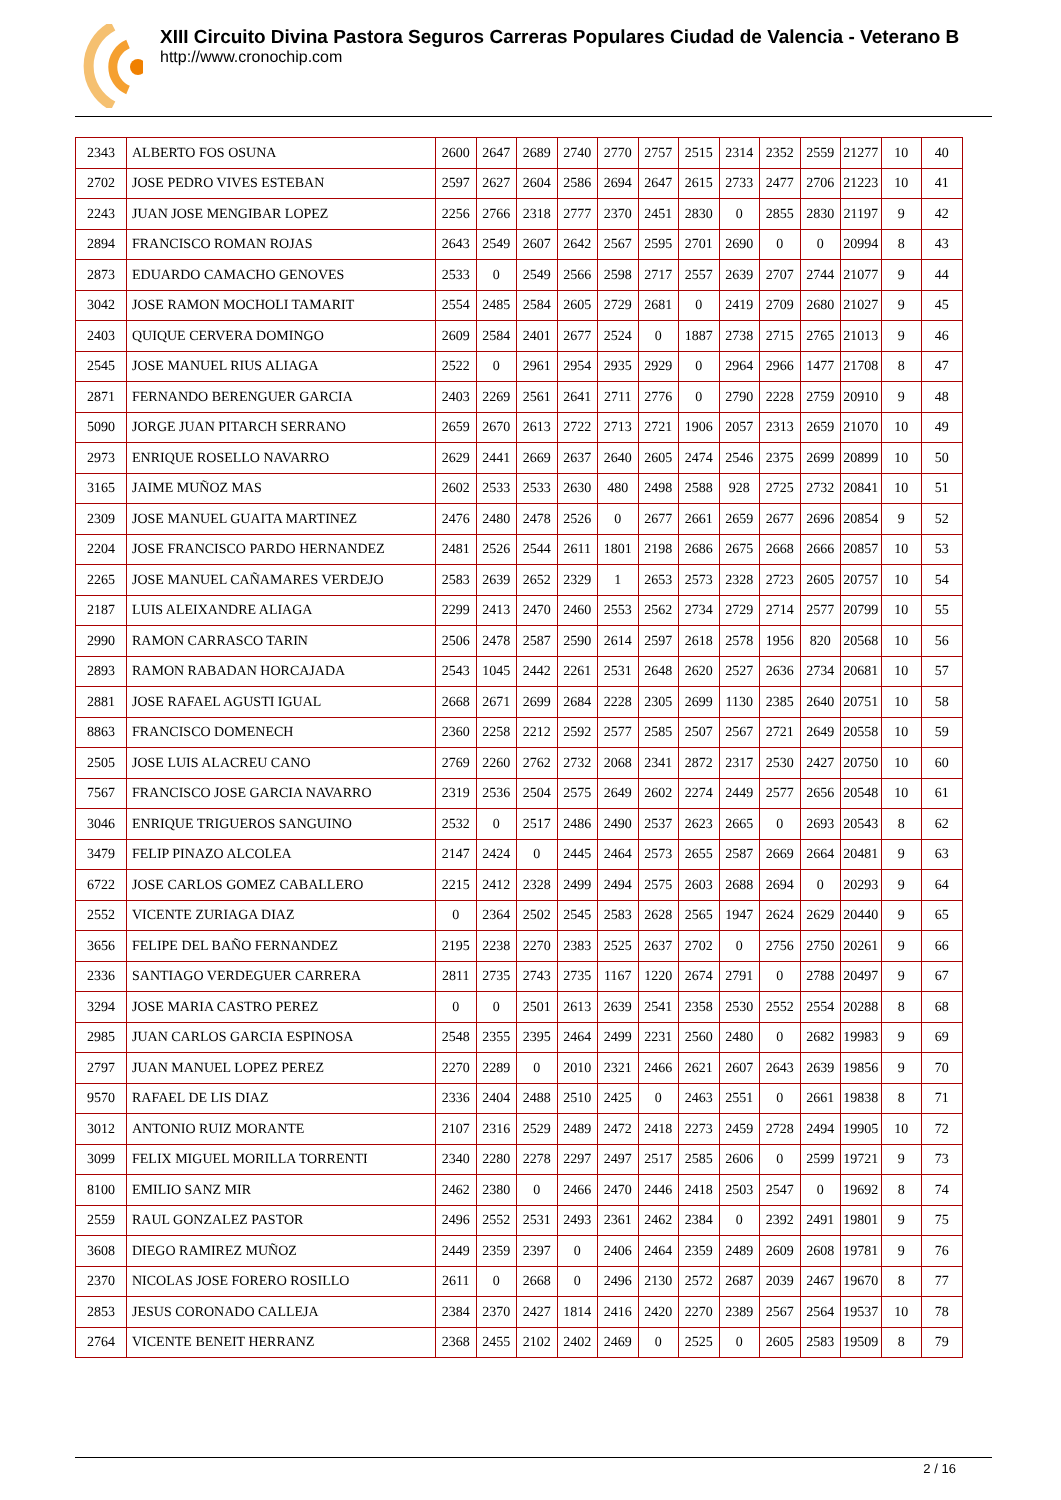XIII Circuito Divina Pastora Seguros Carreras Populares Ciudad de Valencia - Veterano B
http://www.cronochip.com
| 2343 | ALBERTO FOS OSUNA | 2600 | 2647 | 2689 | 2740 | 2770 | 2757 | 2515 | 2314 | 2352 | 2559 | 21277 | 10 | 40 |
| 2702 | JOSE PEDRO VIVES ESTEBAN | 2597 | 2627 | 2604 | 2586 | 2694 | 2647 | 2615 | 2733 | 2477 | 2706 | 21223 | 10 | 41 |
| 2243 | JUAN JOSE MENGIBAR LOPEZ | 2256 | 2766 | 2318 | 2777 | 2370 | 2451 | 2830 | 0 | 2855 | 2830 | 21197 | 9 | 42 |
| 2894 | FRANCISCO ROMAN ROJAS | 2643 | 2549 | 2607 | 2642 | 2567 | 2595 | 2701 | 2690 | 0 | 0 | 20994 | 8 | 43 |
| 2873 | EDUARDO CAMACHO GENOVES | 2533 | 0 | 2549 | 2566 | 2598 | 2717 | 2557 | 2639 | 2707 | 2744 | 21077 | 9 | 44 |
| 3042 | JOSE RAMON MOCHOLI TAMARIT | 2554 | 2485 | 2584 | 2605 | 2729 | 2681 | 0 | 2419 | 2709 | 2680 | 21027 | 9 | 45 |
| 2403 | QUIQUE CERVERA DOMINGO | 2609 | 2584 | 2401 | 2677 | 2524 | 0 | 1887 | 2738 | 2715 | 2765 | 21013 | 9 | 46 |
| 2545 | JOSE MANUEL RIUS ALIAGA | 2522 | 0 | 2961 | 2954 | 2935 | 2929 | 0 | 2964 | 2966 | 1477 | 21708 | 8 | 47 |
| 2871 | FERNANDO BERENGUER GARCIA | 2403 | 2269 | 2561 | 2641 | 2711 | 2776 | 0 | 2790 | 2228 | 2759 | 20910 | 9 | 48 |
| 5090 | JORGE JUAN PITARCH SERRANO | 2659 | 2670 | 2613 | 2722 | 2713 | 2721 | 1906 | 2057 | 2313 | 2659 | 21070 | 10 | 49 |
| 2973 | ENRIQUE ROSELLO NAVARRO | 2629 | 2441 | 2669 | 2637 | 2640 | 2605 | 2474 | 2546 | 2375 | 2699 | 20899 | 10 | 50 |
| 3165 | JAIME MUÑOZ MAS | 2602 | 2533 | 2533 | 2630 | 480 | 2498 | 2588 | 928 | 2725 | 2732 | 20841 | 10 | 51 |
| 2309 | JOSE MANUEL GUAITA MARTINEZ | 2476 | 2480 | 2478 | 2526 | 0 | 2677 | 2661 | 2659 | 2677 | 2696 | 20854 | 9 | 52 |
| 2204 | JOSE FRANCISCO PARDO HERNANDEZ | 2481 | 2526 | 2544 | 2611 | 1801 | 2198 | 2686 | 2675 | 2668 | 2666 | 20857 | 10 | 53 |
| 2265 | JOSE MANUEL CAÑAMARES VERDEJO | 2583 | 2639 | 2652 | 2329 | 1 | 2653 | 2573 | 2328 | 2723 | 2605 | 20757 | 10 | 54 |
| 2187 | LUIS ALEIXANDRE ALIAGA | 2299 | 2413 | 2470 | 2460 | 2553 | 2562 | 2734 | 2729 | 2714 | 2577 | 20799 | 10 | 55 |
| 2990 | RAMON CARRASCO TARIN | 2506 | 2478 | 2587 | 2590 | 2614 | 2597 | 2618 | 2578 | 1956 | 820 | 20568 | 10 | 56 |
| 2893 | RAMON RABADAN HORCAJADA | 2543 | 1045 | 2442 | 2261 | 2531 | 2648 | 2620 | 2527 | 2636 | 2734 | 20681 | 10 | 57 |
| 2881 | JOSE RAFAEL AGUSTI IGUAL | 2668 | 2671 | 2699 | 2684 | 2228 | 2305 | 2699 | 1130 | 2385 | 2640 | 20751 | 10 | 58 |
| 8863 | FRANCISCO DOMENECH | 2360 | 2258 | 2212 | 2592 | 2577 | 2585 | 2507 | 2567 | 2721 | 2649 | 20558 | 10 | 59 |
| 2505 | JOSE LUIS ALACREU CANO | 2769 | 2260 | 2762 | 2732 | 2068 | 2341 | 2872 | 2317 | 2530 | 2427 | 20750 | 10 | 60 |
| 7567 | FRANCISCO JOSE GARCIA NAVARRO | 2319 | 2536 | 2504 | 2575 | 2649 | 2602 | 2274 | 2449 | 2577 | 2656 | 20548 | 10 | 61 |
| 3046 | ENRIQUE TRIGUEROS SANGUINO | 2532 | 0 | 2517 | 2486 | 2490 | 2537 | 2623 | 2665 | 0 | 2693 | 20543 | 8 | 62 |
| 3479 | FELIP PINAZO ALCOLEA | 2147 | 2424 | 0 | 2445 | 2464 | 2573 | 2655 | 2587 | 2669 | 2664 | 20481 | 9 | 63 |
| 6722 | JOSE CARLOS GOMEZ CABALLERO | 2215 | 2412 | 2328 | 2499 | 2494 | 2575 | 2603 | 2688 | 2694 | 0 | 20293 | 9 | 64 |
| 2552 | VICENTE ZURIAGA DIAZ | 0 | 2364 | 2502 | 2545 | 2583 | 2628 | 2565 | 1947 | 2624 | 2629 | 20440 | 9 | 65 |
| 3656 | FELIPE DEL BAÑO FERNANDEZ | 2195 | 2238 | 2270 | 2383 | 2525 | 2637 | 2702 | 0 | 2756 | 2750 | 20261 | 9 | 66 |
| 2336 | SANTIAGO VERDEGUER CARRERA | 2811 | 2735 | 2743 | 2735 | 1167 | 1220 | 2674 | 2791 | 0 | 2788 | 20497 | 9 | 67 |
| 3294 | JOSE MARIA CASTRO PEREZ | 0 | 0 | 2501 | 2613 | 2639 | 2541 | 2358 | 2530 | 2552 | 2554 | 20288 | 8 | 68 |
| 2985 | JUAN CARLOS GARCIA ESPINOSA | 2548 | 2355 | 2395 | 2464 | 2499 | 2231 | 2560 | 2480 | 0 | 2682 | 19983 | 9 | 69 |
| 2797 | JUAN MANUEL LOPEZ PEREZ | 2270 | 2289 | 0 | 2010 | 2321 | 2466 | 2621 | 2607 | 2643 | 2639 | 19856 | 9 | 70 |
| 9570 | RAFAEL DE LIS DIAZ | 2336 | 2404 | 2488 | 2510 | 2425 | 0 | 2463 | 2551 | 0 | 2661 | 19838 | 8 | 71 |
| 3012 | ANTONIO RUIZ MORANTE | 2107 | 2316 | 2529 | 2489 | 2472 | 2418 | 2273 | 2459 | 2728 | 2494 | 19905 | 10 | 72 |
| 3099 | FELIX MIGUEL MORILLA TORRENTI | 2340 | 2280 | 2278 | 2297 | 2497 | 2517 | 2585 | 2606 | 0 | 2599 | 19721 | 9 | 73 |
| 8100 | EMILIO SANZ MIR | 2462 | 2380 | 0 | 2466 | 2470 | 2446 | 2418 | 2503 | 2547 | 0 | 19692 | 8 | 74 |
| 2559 | RAUL GONZALEZ PASTOR | 2496 | 2552 | 2531 | 2493 | 2361 | 2462 | 2384 | 0 | 2392 | 2491 | 19801 | 9 | 75 |
| 3608 | DIEGO RAMIREZ MUÑOZ | 2449 | 2359 | 2397 | 0 | 2406 | 2464 | 2359 | 2489 | 2609 | 2608 | 19781 | 9 | 76 |
| 2370 | NICOLAS JOSE FORERO ROSILLO | 2611 | 0 | 2668 | 0 | 2496 | 2130 | 2572 | 2687 | 2039 | 2467 | 19670 | 8 | 77 |
| 2853 | JESUS CORONADO CALLEJA | 2384 | 2370 | 2427 | 1814 | 2416 | 2420 | 2270 | 2389 | 2567 | 2564 | 19537 | 10 | 78 |
| 2764 | VICENTE BENEIT HERRANZ | 2368 | 2455 | 2102 | 2402 | 2469 | 0 | 2525 | 0 | 2605 | 2583 | 19509 | 8 | 79 |
2 / 16